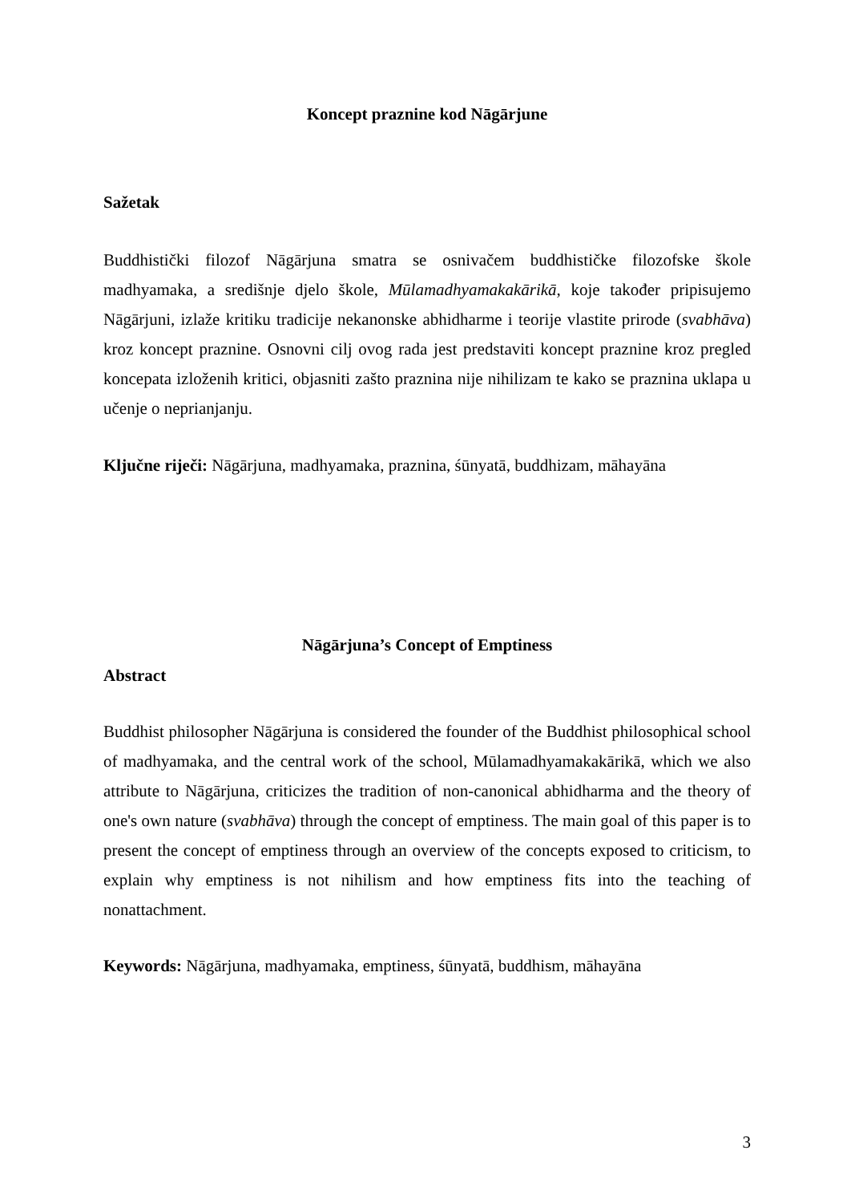Koncept praznine kod Nāgārjune
Sažetak
Buddhistički filozof Nāgārjuna smatra se osnivačem buddhističke filozofske škole madhyamaka, a središnje djelo škole, Mūlamadhyamakakārikā, koje također pripisujemo Nāgārjuni, izlaže kritiku tradicije nekanonske abhidharme i teorije vlastite prirode (svabhāva) kroz koncept praznine. Osnovni cilj ovog rada jest predstaviti koncept praznine kroz pregled koncepata izloženih kritici, objasniti zašto praznina nije nihilizam te kako se praznina uklapa u učenje o neprianjanju.
Ključne riječi: Nāgārjuna, madhyamaka, praznina, śūnyatā, buddhizam, māhayāna
Nāgārjuna’s Concept of Emptiness
Abstract
Buddhist philosopher Nāgārjuna is considered the founder of the Buddhist philosophical school of madhyamaka, and the central work of the school, Mūlamadhyamakakārikā, which we also attribute to Nāgārjuna, criticizes the tradition of non-canonical abhidharma and the theory of one's own nature (svabhāva) through the concept of emptiness. The main goal of this paper is to present the concept of emptiness through an overview of the concepts exposed to criticism, to explain why emptiness is not nihilism and how emptiness fits into the teaching of nonattachment.
Keywords: Nāgārjuna, madhyamaka, emptiness, śūnyatā, buddhism, māhayāna
3